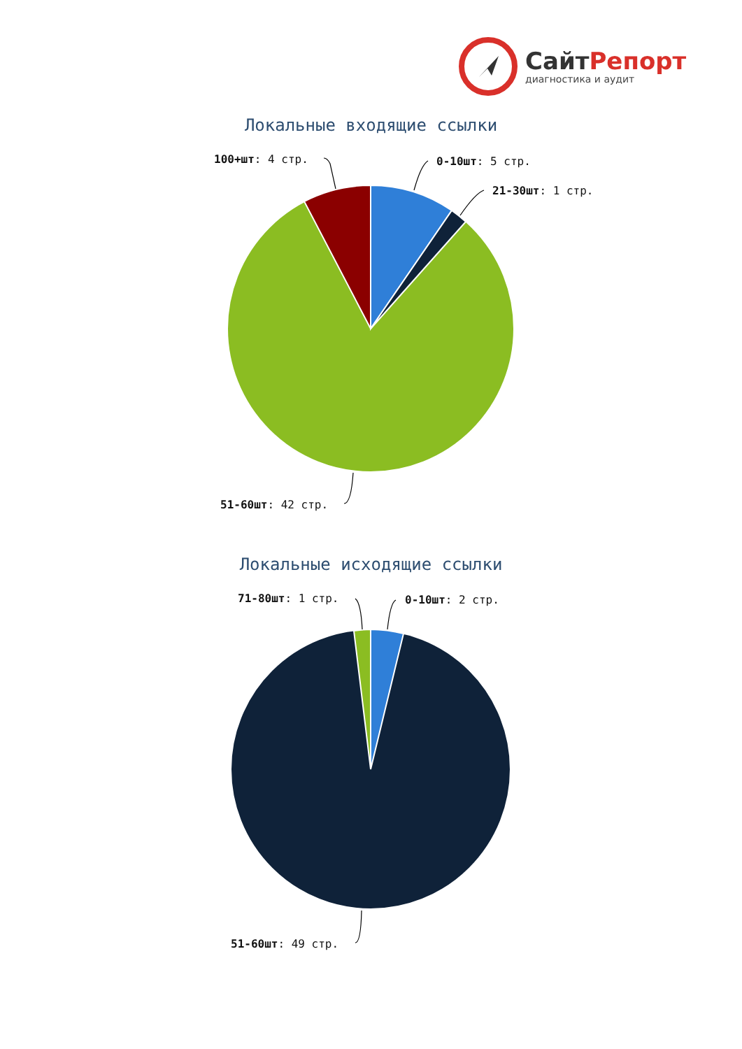СайтРепорт
диагностика и аудит
Локальные входящие ссылки
100+шт: 4 стр. 0-10шт: 5 стр.
21-30шт: 1 стр.
51-60шт: 42 стр.
Локальные исходящие ссылки
71-80шт: 1 стр. 0-10шт: 2 стр.
51-60шт: 49 стр.